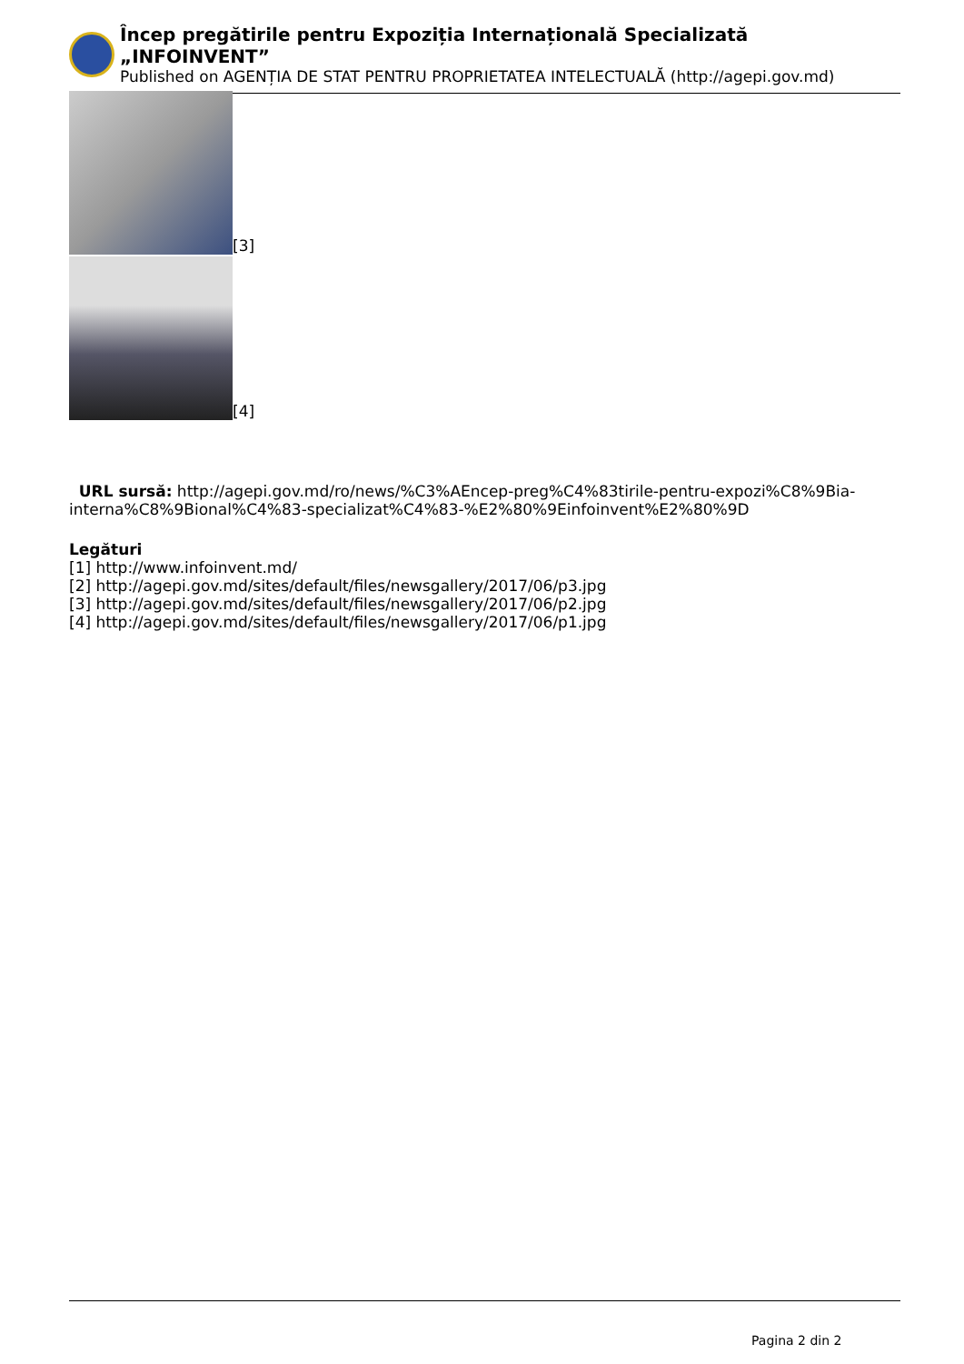Încep pregătirile pentru Expoziția Internațională Specializată „INFOINVENT”
Published on AGENȚIA DE STAT PENTRU PROPRIETATEA INTELECTUALĂ (http://agepi.gov.md)
[3]
[4]
URL sursă: http://agepi.gov.md/ro/news/%C3%AEncep-preg%C4%83tirile-pentru-expozi%C8%9Bia-interna%C8%9Bional%C4%83-specializat%C4%83-%E2%80%9Einfoinvent%E2%80%9D
Legături
[1] http://www.infoinvent.md/
[2] http://agepi.gov.md/sites/default/files/newsgallery/2017/06/p3.jpg
[3] http://agepi.gov.md/sites/default/files/newsgallery/2017/06/p2.jpg
[4] http://agepi.gov.md/sites/default/files/newsgallery/2017/06/p1.jpg
Pagina 2 din 2